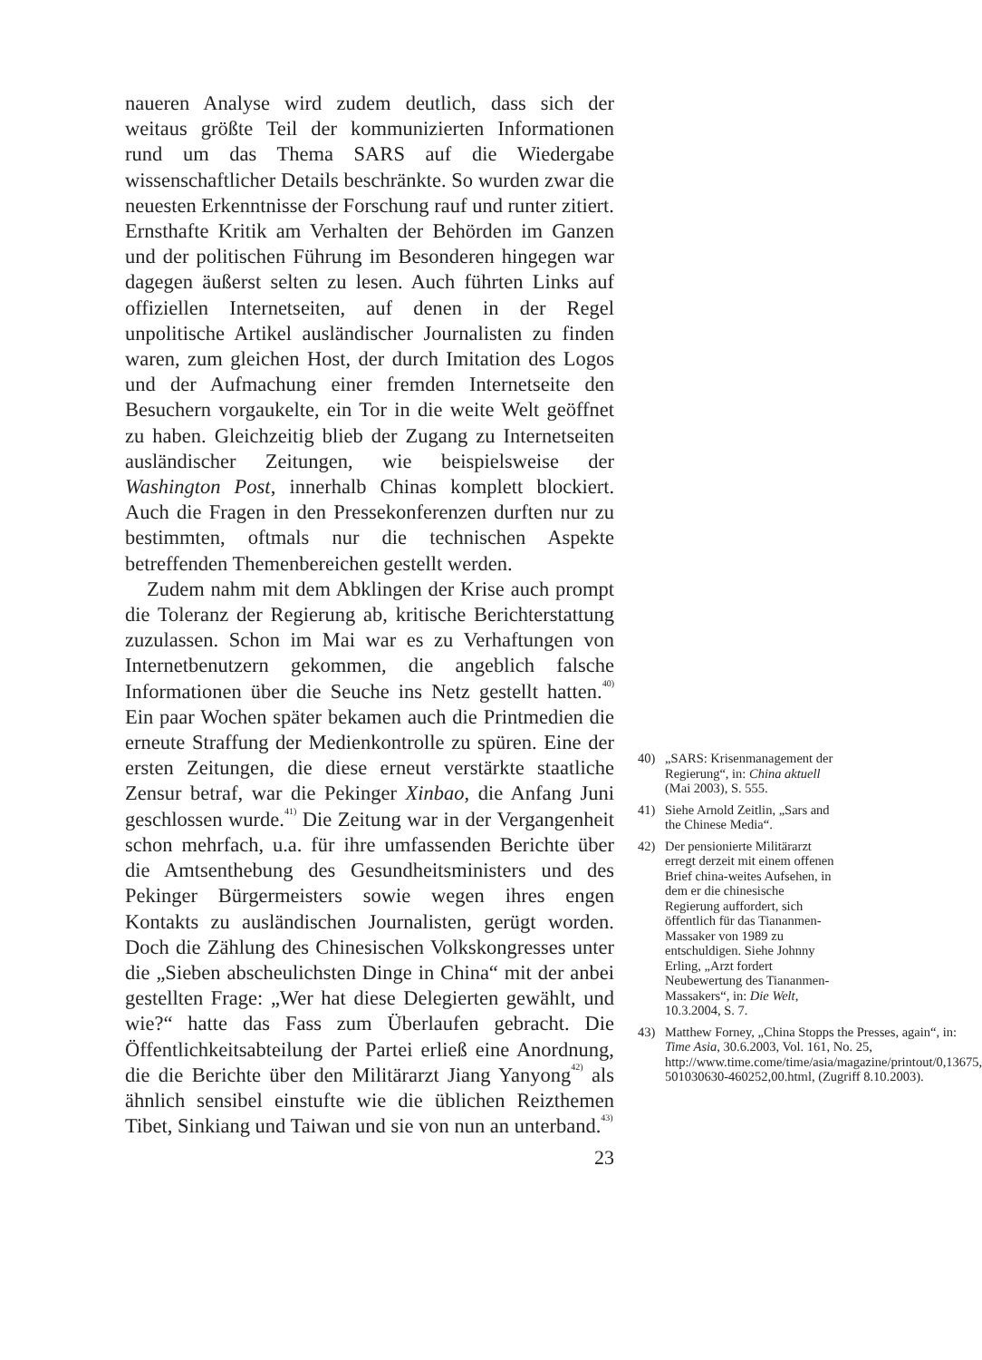naueren Analyse wird zudem deutlich, dass sich der weitaus größte Teil der kommunizierten Informationen rund um das Thema SARS auf die Wiedergabe wissenschaftlicher Details beschränkte. So wurden zwar die neuesten Erkenntnisse der Forschung rauf und runter zitiert. Ernsthafte Kritik am Verhalten der Behörden im Ganzen und der politischen Führung im Besonderen hingegen war dagegen äußerst selten zu lesen. Auch führten Links auf offiziellen Internetseiten, auf denen in der Regel unpolitische Artikel ausländischer Journalisten zu finden waren, zum gleichen Host, der durch Imitation des Logos und der Aufmachung einer fremden Internetseite den Besuchern vorgaukelte, ein Tor in die weite Welt geöffnet zu haben. Gleichzeitig blieb der Zugang zu Internetseiten ausländischer Zeitungen, wie beispielsweise der Washington Post, innerhalb Chinas komplett blockiert. Auch die Fragen in den Pressekonferenzen durften nur zu bestimmten, oftmals nur die technischen Aspekte betreffenden Themenbereichen gestellt werden.
Zudem nahm mit dem Abklingen der Krise auch prompt die Toleranz der Regierung ab, kritische Berichterstattung zuzulassen. Schon im Mai war es zu Verhaftungen von Internetbenutzern gekommen, die angeblich falsche Informationen über die Seuche ins Netz gestellt hatten.<sup>40)</sup> Ein paar Wochen später bekamen auch die Printmedien die erneute Straffung der Medienkontrolle zu spüren. Eine der ersten Zeitungen, die diese erneut verstärkte staatliche Zensur betraf, war die Pekinger Xinbao, die Anfang Juni geschlossen wurde.<sup>41)</sup> Die Zeitung war in der Vergangenheit schon mehrfach, u.a. für ihre umfassenden Berichte über die Amtsenthebung des Gesundheitsministers und des Pekinger Bürgermeisters sowie wegen ihres engen Kontakts zu ausländischen Journalisten, gerügt worden. Doch die Zählung des Chinesischen Volkskongresses unter die „Sieben abscheulichsten Dinge in China“ mit der anbei gestellten Frage: „Wer hat diese Delegierten gewählt, und wie?“ hatte das Fass zum Überlaufen gebracht. Die Öffentlichkeitsabteilung der Partei erließ eine Anordnung, die die Berichte über den Militärarzt Jiang Yanyong<sup>42)</sup> als ähnlich sensibel einstufte wie die üblichen Reizthemen Tibet, Sinkiang und Taiwan und sie von nun an unterband.<sup>43)</sup>
40) „SARS: Krisenmanagement der Regierung“, in: China aktuell (Mai 2003), S. 555.
41) Siehe Arnold Zeitlin, „Sars and the Chinese Media“.
42) Der pensionierte Militärarzt erregt derzeit mit einem offenen Brief china-weites Aufsehen, in dem er die chinesische Regierung auffordert, sich öffentlich für das Tiananmen-Massaker von 1989 zu entschuldigen. Siehe Johnny Erling, „Arzt fordert Neubewertung des Tiananmen-Massakers“, in: Die Welt, 10.3.2004, S. 7.
43) Matthew Forney, „China Stopps the Presses, again“, in: Time Asia, 30.6.2003, Vol. 161, No. 25, http://www.time.come/time/asia/magazine/printout/0,13675, 501030630-460252,00.html, (Zugriff 8.10.2003).
23